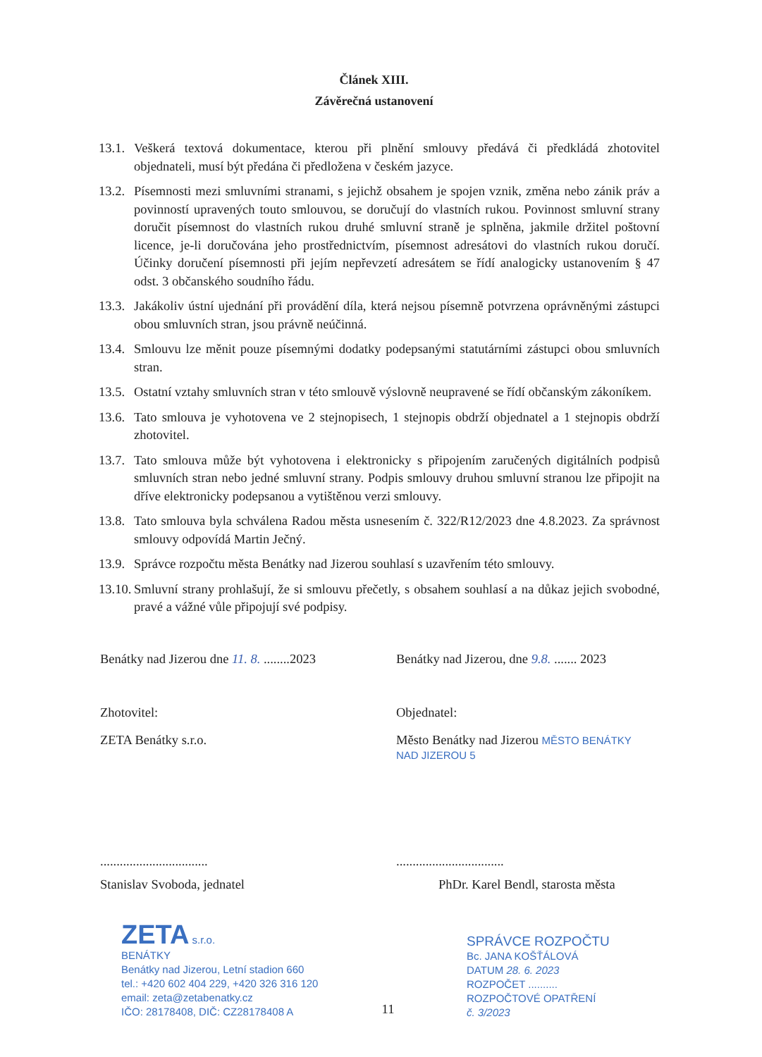Článek XIII.
Závěrečná ustanovení
13.1. Veškerá textová dokumentace, kterou při plnění smlouvy předává či předkládá zhotovitel objednateli, musí být předána či předložena v českém jazyce.
13.2. Písemnosti mezi smluvními stranami, s jejichž obsahem je spojen vznik, změna nebo zánik práv a povinností upravených touto smlouvou, se doručují do vlastních rukou. Povinnost smluvní strany doručit písemnost do vlastních rukou druhé smluvní straně je splněna, jakmile držitel poštovní licence, je-li doručována jeho prostřednictvím, písemnost adresátovi do vlastních rukou doručí. Účinky doručení písemnosti při jejím nepřevzetí adresátem se řídí analogicky ustanovením § 47 odst. 3 občanského soudního řádu.
13.3. Jakákoliv ústní ujednání při provádění díla, která nejsou písemně potvrzena oprávněnými zástupci obou smluvních stran, jsou právně neúčinná.
13.4. Smlouvu lze měnit pouze písemnými dodatky podepsanými statutárními zástupci obou smluvních stran.
13.5. Ostatní vztahy smluvních stran v této smlouvě výslovně neupravené se řídí občanským zákoníkem.
13.6. Tato smlouva je vyhotovena ve 2 stejnopisech, 1 stejnopis obdrží objednatel a 1 stejnopis obdrží zhotovitel.
13.7. Tato smlouva může být vyhotovena i elektronicky s připojením zaručených digitálních podpisů smluvních stran nebo jedné smluvní strany. Podpis smlouvy druhou smluvní stranou lze připojit na dříve elektronicky podepsanou a vytištěnou verzi smlouvy.
13.8. Tato smlouva byla schválena Radou města usnesením č. 322/R12/2023 dne 4.8.2023. Za správnost smlouvy odpovídá Martin Ječný.
13.9. Správce rozpočtu města Benátky nad Jizerou souhlasí s uzavřením této smlouvy.
13.10. Smluvní strany prohlašují, že si smlouvu přečetly, s obsahem souhlasí a na důkaz jejich svobodné, pravé a vážné vůle připojují své podpisy.
Benátky nad Jizerou dne 11. 8. ........2023
Benátky nad Jizerou, dne 9.8. ....... 2023
Zhotovitel: Objednatel:
ZETA Benátky s.r.o. Město Benátky nad Jizerou MĚSTO BENÁTKY NAD JIZEROU 5
................................. .................................
Stanislav Svoboda, jednatel PhDr. Karel Bendl, starosta města
ZETA s.r.o.
BENÁTKY
Benátky nad Jizerou, Letní stadion 660
tel.: +420 602 404 229, +420 326 316 120
email: zeta@zetabenatky.cz
IČO: 28178408, DIČ: CZ28178408 A
SPRÁVCE ROZPOČTU
Bc. JANA KOŠŤÁLOVÁ
DATUM 28. 6. 2023
ROZPOČET ..........
ROZPOČTOVÉ OPATŘENÍ
č. 3/2023
11